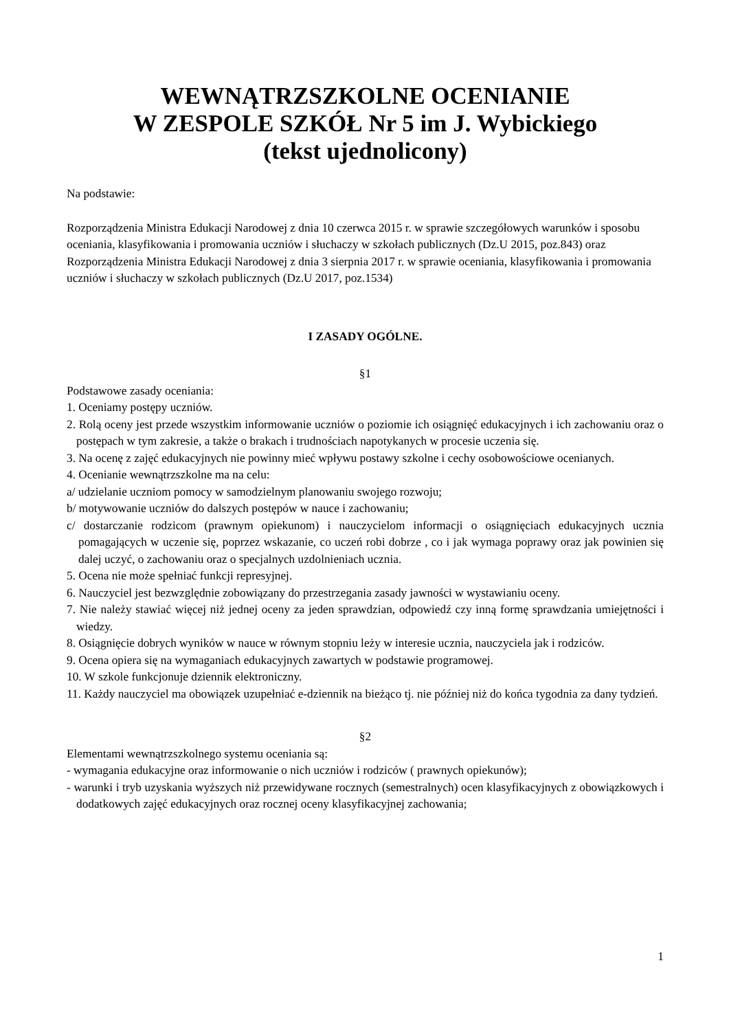WEWNĄTRZSZKOLNE OCENIANIE
W ZESPOLE SZKÓŁ Nr 5 im J. Wybickiego
(tekst ujednolicony)
Na podstawie:
Rozporządzenia Ministra Edukacji Narodowej z dnia 10 czerwca 2015 r. w sprawie szczegółowych warunków i sposobu oceniania, klasyfikowania i promowania uczniów i słuchaczy w szkołach publicznych (Dz.U 2015, poz.843) oraz Rozporządzenia Ministra Edukacji Narodowej z dnia 3 sierpnia 2017 r. w sprawie oceniania, klasyfikowania i promowania uczniów i słuchaczy w szkołach publicznych (Dz.U 2017, poz.1534)
I ZASADY OGÓLNE.
§1
Podstawowe zasady oceniania:
1. Oceniamy postępy uczniów.
2. Rolą oceny jest przede wszystkim informowanie uczniów o poziomie ich osiągnięć edukacyjnych i ich zachowaniu oraz o postępach w tym zakresie, a także o brakach i trudnościach napotykanych w procesie uczenia się.
3. Na ocenę z zajęć edukacyjnych nie powinny mieć wpływu postawy szkolne i cechy osobowościowe ocenianych.
4. Ocenianie wewnątrzszkolne ma na celu:
a/ udzielanie uczniom pomocy w samodzielnym planowaniu swojego rozwoju;
b/ motywowanie uczniów do dalszych postępów w nauce i zachowaniu;
c/ dostarczanie rodzicom (prawnym opiekunom) i nauczycielom informacji o osiągnięciach edukacyjnych ucznia pomagających w uczenie się, poprzez wskazanie, co uczeń robi dobrze , co i jak wymaga poprawy oraz jak powinien się dalej uczyć, o zachowaniu oraz o specjalnych uzdolnieniach ucznia.
5. Ocena nie może spełniać funkcji represyjnej.
6. Nauczyciel jest bezwzględnie zobowiązany do przestrzegania zasady jawności w wystawianiu oceny.
7. Nie należy stawiać więcej niż jednej oceny za jeden sprawdzian, odpowiedź czy inną formę sprawdzania umiejętności i wiedzy.
8. Osiągnięcie dobrych wyników w nauce w równym stopniu leży w interesie ucznia, nauczyciela jak i rodziców.
9. Ocena opiera się na wymaganiach edukacyjnych zawartych w podstawie programowej.
10. W szkole funkcjonuje dziennik elektroniczny.
11. Każdy nauczyciel ma obowiązek uzupełniać e-dziennik na bieżąco tj. nie później niż do końca tygodnia za dany tydzień.
§2
Elementami wewnątrzszkolnego systemu oceniania są:
- wymagania edukacyjne oraz informowanie o nich uczniów i rodziców ( prawnych opiekunów);
- warunki i tryb uzyskania wyższych niż przewidywane rocznych (semestralnych) ocen klasyfikacyjnych z obowiązkowych i dodatkowych zajęć edukacyjnych oraz rocznej oceny klasyfikacyjnej zachowania;
1